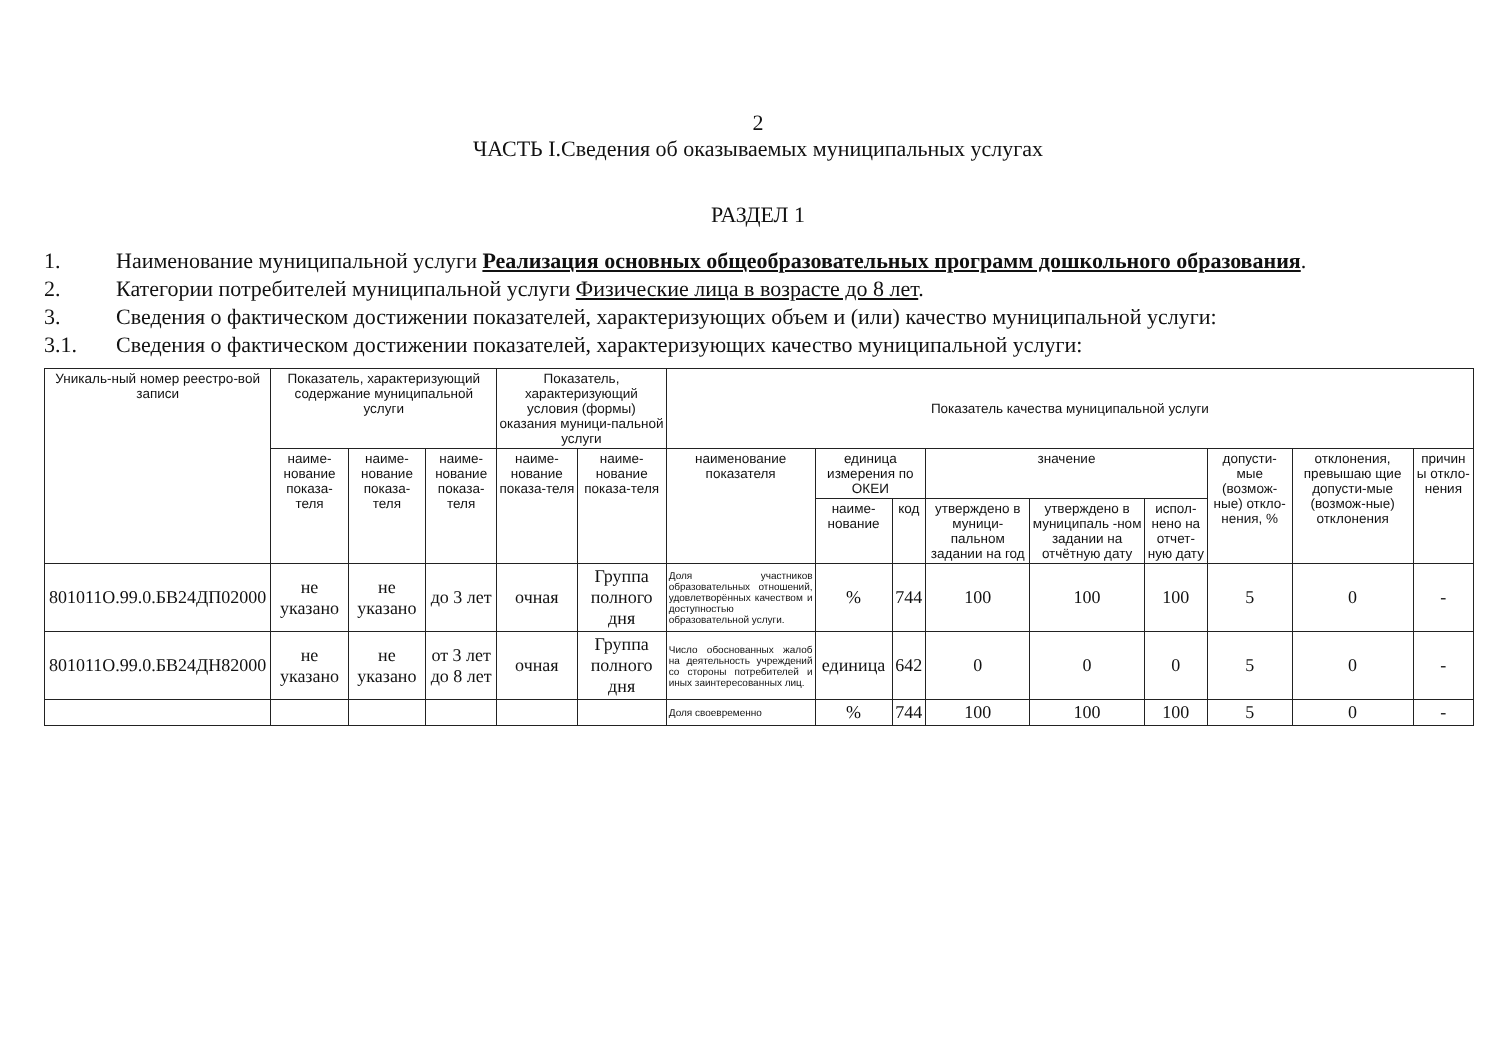2
ЧАСТЬ I.Сведения об оказываемых муниципальных услугах
РАЗДЕЛ 1
1. Наименование муниципальной услуги Реализация основных общеобразовательных программ дошкольного образования.
2. Категории потребителей муниципальной услуги Физические лица в возрасте до 8 лет.
3. Сведения о фактическом достижении показателей, характеризующих объем и (или) качество муниципальной услуги:
3.1. Сведения о фактическом достижении показателей, характеризующих качество муниципальной услуги:
| Уникаль-ный номер реестро-вой записи | Показатель, характеризующий содержание муниципальной услуги | | | Показатель, характеризующий условия (формы) оказания муници-пальной услуги | | Показатель качества муниципальной услуги | | | | | | | | |
| --- | --- | --- | --- | --- | --- | --- | --- | --- | --- | --- | --- | --- | --- | --- |
| | наиме-нование показа-теля | наиме-нование показа-теля | наиме-нование показа-теля | наиме-нование показа-теля | наиме-нование показа-теля | наименование показателя | единица измерения по ОКЕИ | | значение | | | допусти-мые (возмож-ные) откло-нения, % | отклонения, превышаю щие допусти-мые (возмож-ные) отклонения | причин ы откло-нения |
| | | | | | | | наиме-нование | код | утверждено в муници-пальном задании на год | утверждено в муниципаль -ном задании на отчётную дату | испол-нено на отчет-ную дату | | | |
| 801011О.99.0.БВ24ДП02000 | не указано | не указано | до 3 лет | очная | Группа полного дня | Доля участников образовательных отношений, удовлетворённых качеством и доступностью образовательной услуги. | % | 744 | 100 | 100 | 100 | 5 | 0 | - |
| 801011О.99.0.БВ24ДН82000 | не указано | не указано | от 3 лет до 8 лет | очная | Группа полного дня | Число обоснованных жалоб на деятельность учреждений со стороны потребителей и иных заинтересованных лиц. | единица | 642 | 0 | 0 | 0 | 5 | 0 | - |
| | | | | | | Доля своевременно | % | 744 | 100 | 100 | 100 | 5 | 0 | - |